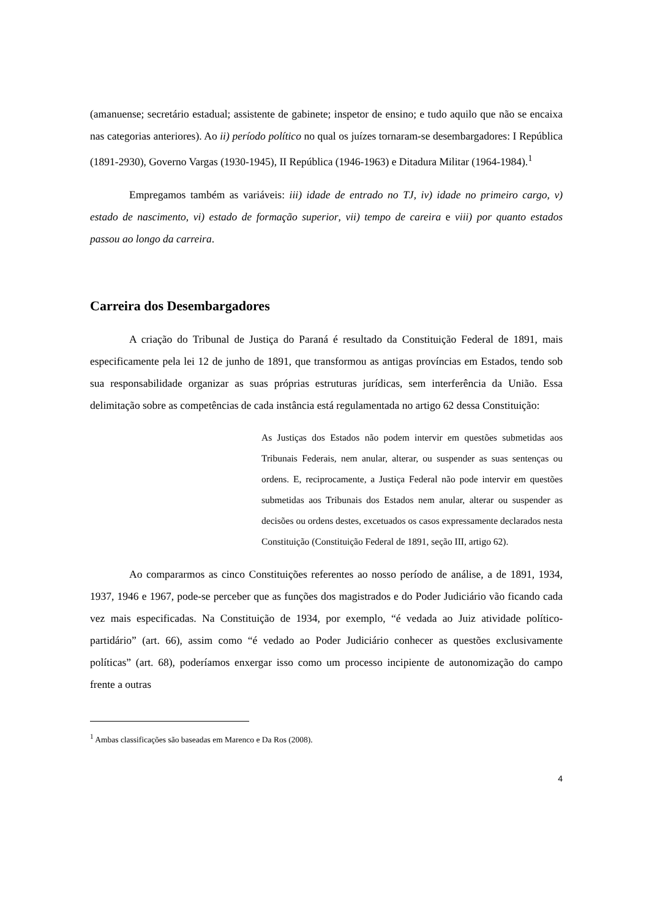(amanuense; secretário estadual; assistente de gabinete; inspetor de ensino; e tudo aquilo que não se encaixa nas categorias anteriores). Ao ii) período político no qual os juízes tornaram-se desembargadores: I República (1891-2930), Governo Vargas (1930-1945), II República (1946-1963) e Ditadura Militar (1964-1984).<sup>1</sup>
Empregamos também as variáveis: iii) idade de entrado no TJ, iv) idade no primeiro cargo, v) estado de nascimento, vi) estado de formação superior, vii) tempo de careira e viii) por quanto estados passou ao longo da carreira.
Carreira dos Desembargadores
A criação do Tribunal de Justiça do Paraná é resultado da Constituição Federal de 1891, mais especificamente pela lei 12 de junho de 1891, que transformou as antigas províncias em Estados, tendo sob sua responsabilidade organizar as suas próprias estruturas jurídicas, sem interferência da União. Essa delimitação sobre as competências de cada instância está regulamentada no artigo 62 dessa Constituição:
As Justiças dos Estados não podem intervir em questões submetidas aos Tribunais Federais, nem anular, alterar, ou suspender as suas sentenças ou ordens. E, reciprocamente, a Justiça Federal não pode intervir em questões submetidas aos Tribunais dos Estados nem anular, alterar ou suspender as decisões ou ordens destes, excetuados os casos expressamente declarados nesta Constituição (Constituição Federal de 1891, seção III, artigo 62).
Ao compararmos as cinco Constituições referentes ao nosso período de análise, a de 1891, 1934, 1937, 1946 e 1967, pode-se perceber que as funções dos magistrados e do Poder Judiciário vão ficando cada vez mais especificadas. Na Constituição de 1934, por exemplo, “é vedada ao Juiz atividade político-partidário” (art. 66), assim como “é vedado ao Poder Judiciário conhecer as questões exclusivamente políticas” (art. 68), poderíamos enxergar isso como um processo incipiente de autonomização do campo frente a outras
<sup>1</sup> Ambas classificações são baseadas em Marenco e Da Ros (2008).
4